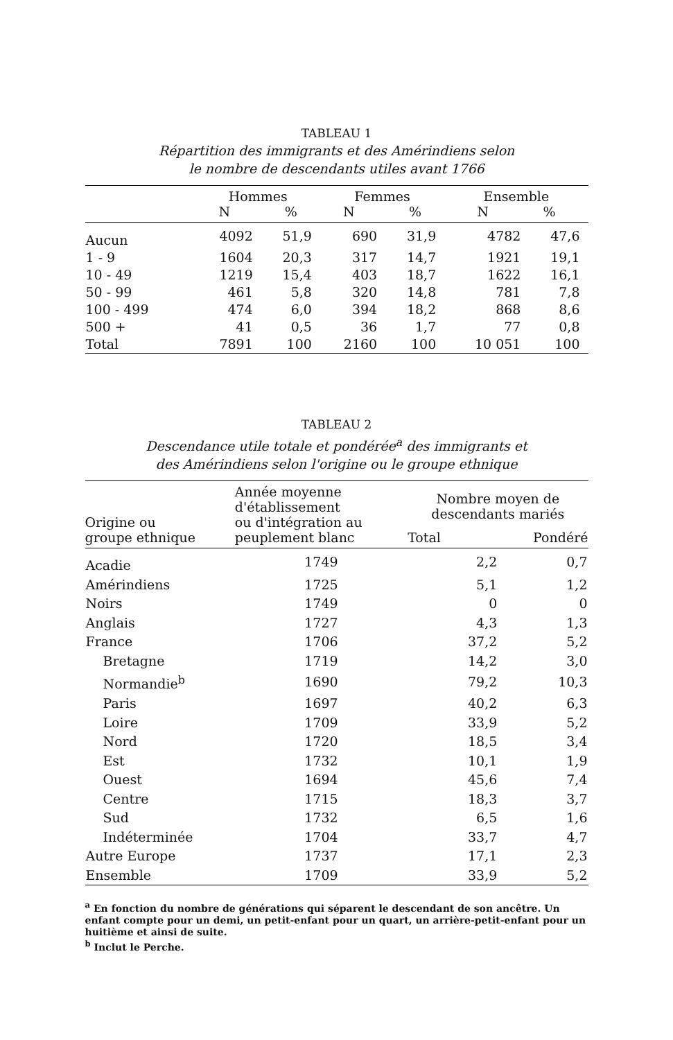TABLEAU 1
Répartition des immigrants et des Amérindiens selon
le nombre de descendants utiles avant 1766
| | Hommes N % | | Femmes N % | | Ensemble N % | |
| --- | --- | --- | --- | --- | --- | --- |
| Aucun | 4092 | 51,9 | 690 | 31,9 | 4782 | 47,6 |
| 1 - 9 | 1604 | 20,3 | 317 | 14,7 | 1921 | 19,1 |
| 10 - 49 | 1219 | 15,4 | 403 | 18,7 | 1622 | 16,1 |
| 50 - 99 | 461 | 5,8 | 320 | 14,8 | 781 | 7,8 |
| 100 - 499 | 474 | 6,0 | 394 | 18,2 | 868 | 8,6 |
| 500 + | 41 | 0,5 | 36 | 1,7 | 77 | 0,8 |
| Total | 7891 | 100 | 2160 | 100 | 10 051 | 100 |
TABLEAU 2
Descendance utile totale et pondérée<sup>a</sup> des immigrants et
des Amérindiens selon l'origine ou le groupe ethnique
| Origine ou groupe ethnique | Année moyenne d'établissement ou d'intégration au peuplement blanc | Nombre moyen de descendants mariés Total Pondéré | |
| --- | --- | --- | --- |
| Acadie | 1749 | 2,2 | 0,7 |
| Amérindiens | 1725 | 5,1 | 1,2 |
| Noirs | 1749 | 0 | 0 |
| Anglais | 1727 | 4,3 | 1,3 |
| France | 1706 | 37,2 | 5,2 |
| Bretagne | 1719 | 14,2 | 3,0 |
| Normandie<sup>b</sup> | 1690 | 79,2 | 10,3 |
| Paris | 1697 | 40,2 | 6,3 |
| Loire | 1709 | 33,9 | 5,2 |
| Nord | 1720 | 18,5 | 3,4 |
| Est | 1732 | 10,1 | 1,9 |
| Ouest | 1694 | 45,6 | 7,4 |
| Centre | 1715 | 18,3 | 3,7 |
| Sud | 1732 | 6,5 | 1,6 |
| Indéterminée | 1704 | 33,7 | 4,7 |
| Autre Europe | 1737 | 17,1 | 2,3 |
| Ensemble | 1709 | 33,9 | 5,2 |
<sup>a</sup> En fonction du nombre de générations qui séparent le descendant de son ancêtre. Un enfant compte pour un demi, un petit-enfant pour un quart, un arrière-petit-enfant pour un huitième et ainsi de suite.
<sup>b</sup> Inclut le Perche.